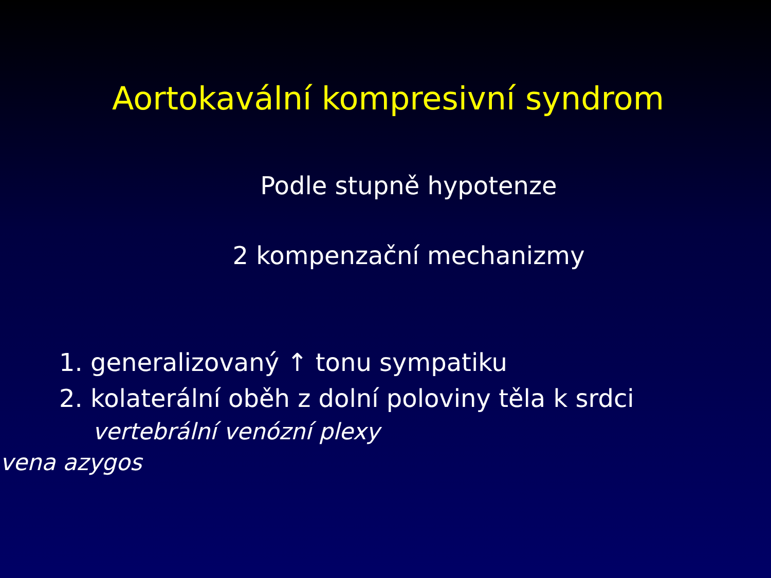Aortokavální kompresivní syndrom
Podle stupně hypotenze
2 kompenzační mechanizmy
1. generalizovaný ↑ tonu sympatiku
2. kolaterální oběh z dolní poloviny těla k srdci
vertebrální venózní plexy
vena azygos